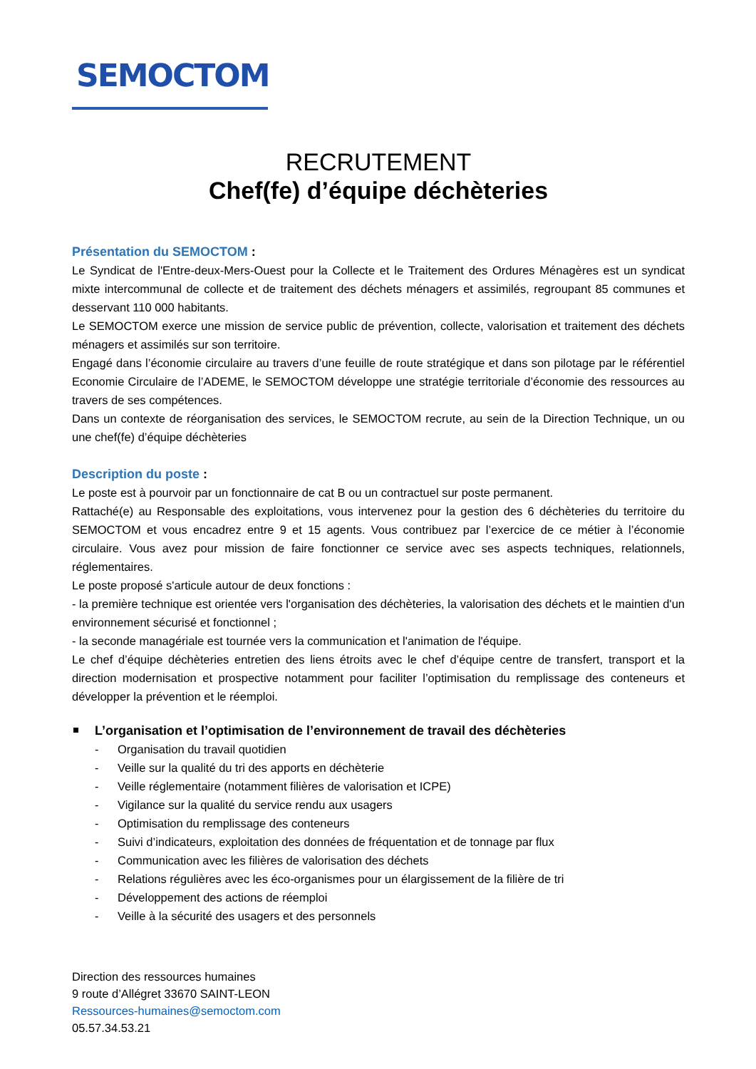SEMOCTOM
RECRUTEMENT
Chef(fe) d’équipe déchèteries
Présentation du SEMOCTOM :
Le Syndicat de l'Entre-deux-Mers-Ouest pour la Collecte et le Traitement des Ordures Ménagères est un syndicat mixte intercommunal de collecte et de traitement des déchets ménagers et assimilés, regroupant 85 communes et desservant 110 000 habitants.
Le SEMOCTOM exerce une mission de service public de prévention, collecte, valorisation et traitement des déchets ménagers et assimilés sur son territoire.
Engagé dans l’économie circulaire au travers d’une feuille de route stratégique et dans son pilotage par le référentiel Economie Circulaire de l’ADEME, le SEMOCTOM développe une stratégie territoriale d’économie des ressources au travers de ses compétences.
Dans un contexte de réorganisation des services, le SEMOCTOM recrute, au sein de la Direction Technique, un ou une chef(fe) d’équipe déchèteries
Description du poste :
Le poste est à pourvoir par un fonctionnaire de cat B ou un contractuel sur poste permanent.
Rattaché(e) au Responsable des exploitations, vous intervenez pour la gestion des 6 déchèteries du territoire du SEMOCTOM et vous encadrez entre 9 et 15 agents. Vous contribuez par l’exercice de ce métier à l’économie circulaire. Vous avez pour mission de faire fonctionner ce service avec ses aspects techniques, relationnels, réglementaires.
Le poste proposé s'articule autour de deux fonctions :
- la première technique est orientée vers l'organisation des déchèteries, la valorisation des déchets et le maintien d'un environnement sécurisé et fonctionnel ;
- la seconde managériale est tournée vers la communication et l'animation de l'équipe.
Le chef d’équipe déchèteries entretien des liens étroits avec le chef d’équipe centre de transfert, transport et la direction modernisation et prospective notamment pour faciliter l’optimisation du remplissage des conteneurs et développer la prévention et le réemploi.
L’organisation et l’optimisation de l’environnement de travail des déchèteries
- Organisation du travail quotidien
- Veille sur la qualité du tri des apports en déchèterie
- Veille réglementaire (notamment filières de valorisation et ICPE)
- Vigilance sur la qualité du service rendu aux usagers
- Optimisation du remplissage des conteneurs
- Suivi d’indicateurs, exploitation des données de fréquentation et de tonnage par flux
- Communication avec les filières de valorisation des déchets
- Relations régulières avec les éco-organismes pour un élargissement de la filière de tri
- Développement des actions de réemploi
- Veille à la sécurité des usagers et des personnels
Direction des ressources humaines
9 route d’Allégret 33670 SAINT-LEON
Ressources-humaines@semoctom.com
05.57.34.53.21